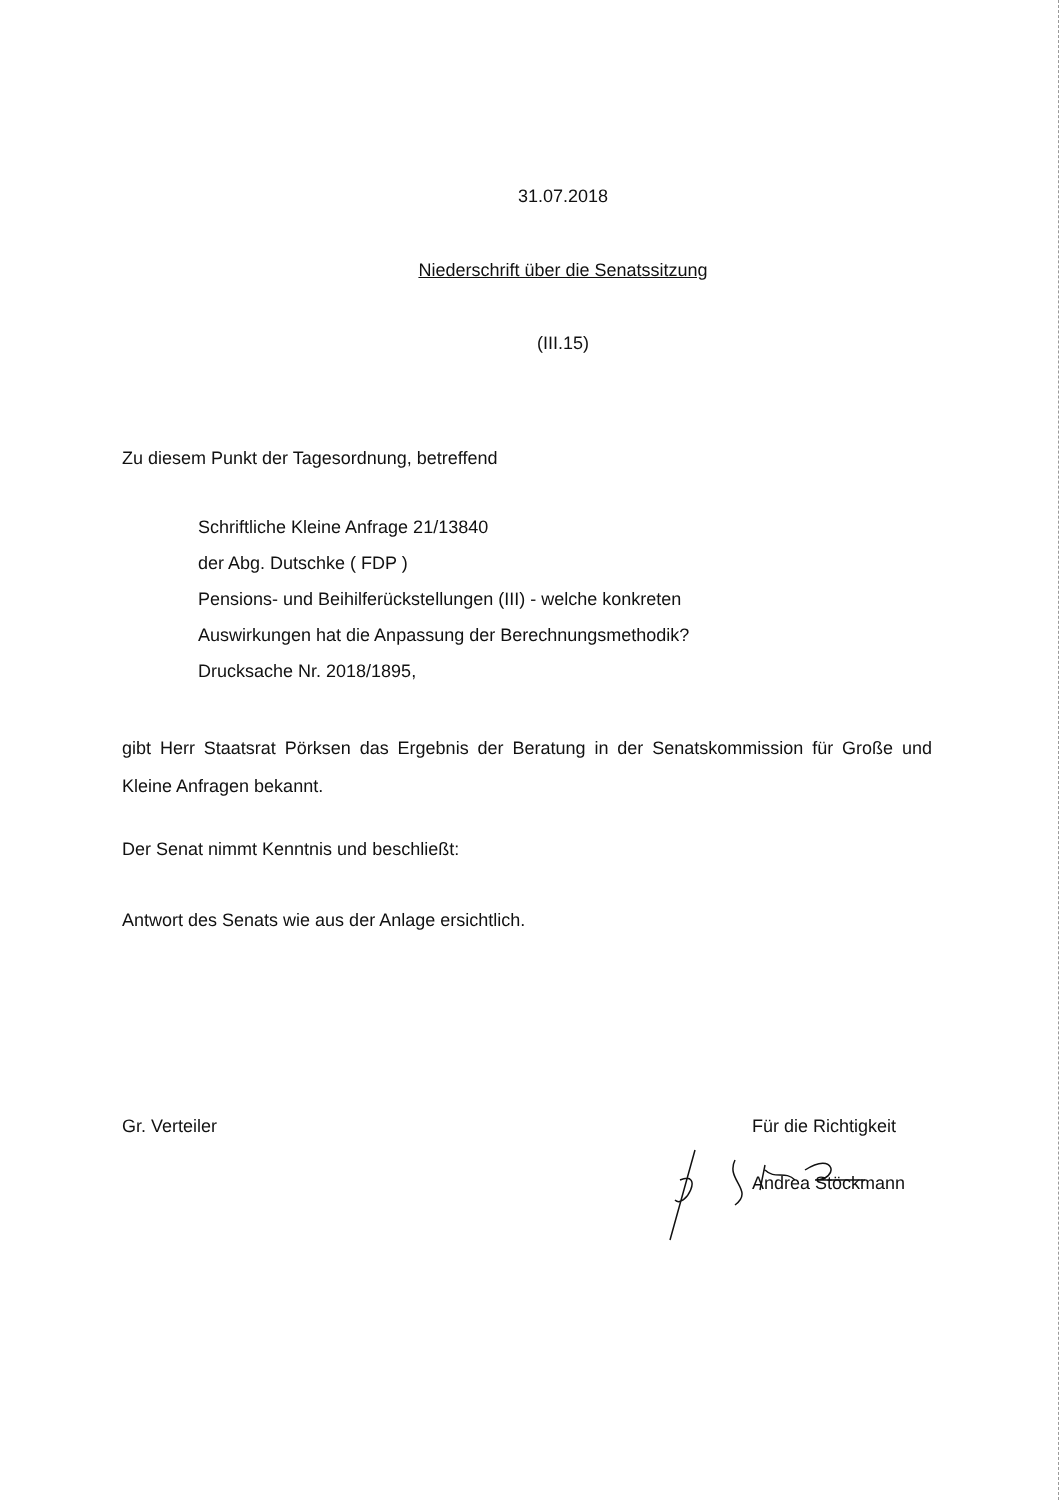31.07.2018
Niederschrift über die Senatssitzung
(III.15)
Zu diesem Punkt der Tagesordnung, betreffend
Schriftliche Kleine Anfrage 21/13840
der Abg. Dutschke ( FDP )
Pensions- und Beihilferückstellungen (III) - welche konkreten
Auswirkungen hat die Anpassung der Berechnungsmethodik?
Drucksache Nr. 2018/1895,
gibt Herr Staatsrat Pörksen das Ergebnis der Beratung in der Senatskommission für Große und Kleine Anfragen bekannt.
Der Senat nimmt Kenntnis und beschließt:
Antwort des Senats wie aus der Anlage ersichtlich.
Gr. Verteiler Für die Richtigkeit
Andrea Stöckmann